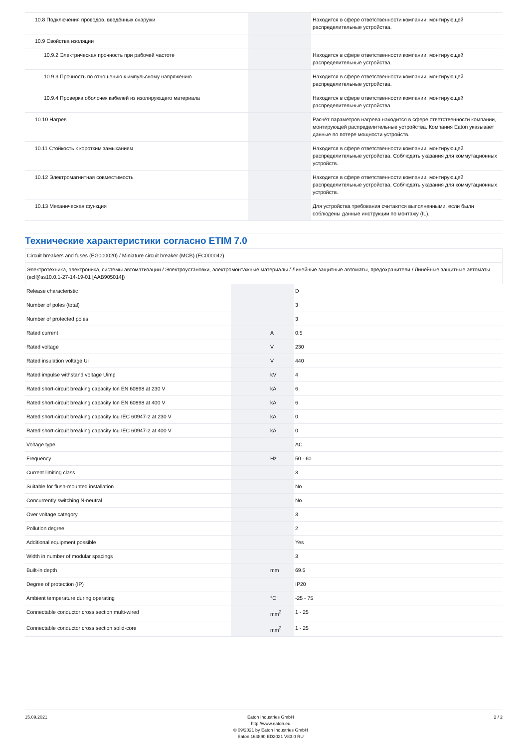| 10.8 Подключения проводов, введённых снаружи | | | Находится в сфере ответственности компании, монтирующей распределительные устройства. |
| 10.9 Свойства изоляции | | | |
| 10.9.2 Электрическая прочность при рабочей частоте | | | Находится в сфере ответственности компании, монтирующей распределительные устройства. |
| 10.9.3 Прочность по отношению к импульсному напряжению | | | Находится в сфере ответственности компании, монтирующей распределительные устройства. |
| 10.9.4 Проверка оболочек кабелей из изолирующего материала | | | Находится в сфере ответственности компании, монтирующей распределительные устройства. |
| 10.10 Нагрев | | | Расчёт параметров нагрева находится в сфере ответственности компании, монтирующей распределительные устройства. Компания Eaton указывает данные по потере мощности устройств. |
| 10.11 Стойкость к коротким замыканиям | | | Находится в сфере ответственности компании, монтирующей распределительные устройства. Соблюдать указания для коммутационных устройств. |
| 10.12 Электромагнитная совместимость | | | Находится в сфере ответственности компании, монтирующей распределительные устройства. Соблюдать указания для коммутационных устройств. |
| 10.13 Механическая функция | | | Для устройства требования считаются выполненными, если были соблюдены данные инструкции по монтажу (IL). |
Технические характеристики согласно ETIM 7.0
| Circuit breakers and fuses (EG000020) / Miniature circuit breaker (MCB) (EC000042) |
| Электротехника, электроника, системы автоматизации / Электроустановки, электромонтажные материалы / Линейные защитные автоматы, предохранители / Линейные защитные автоматы (ecl@ss10.0.1-27-14-19-01 [AAB905014]) |
| Release characteristic | | | D |
| Number of poles (total) | | | 3 |
| Number of protected poles | | | 3 |
| Rated current | | A | 0.5 |
| Rated voltage | | V | 230 |
| Rated insulation voltage Ui | | V | 440 |
| Rated impulse withstand voltage Uimp | | kV | 4 |
| Rated short-circuit breaking capacity Icn EN 60898 at 230 V | | kA | 6 |
| Rated short-circuit breaking capacity Icn EN 60898 at 400 V | | kA | 6 |
| Rated short-circuit breaking capacity Icu IEC 60947-2 at 230 V | | kA | 0 |
| Rated short-circuit breaking capacity Icu IEC 60947-2 at 400 V | | kA | 0 |
| Voltage type | | | AC |
| Frequency | | Hz | 50 - 60 |
| Current limiting class | | | 3 |
| Suitable for flush-mounted installation | | | No |
| Concurrently switching N-neutral | | | No |
| Over voltage category | | | 3 |
| Pollution degree | | | 2 |
| Additional equipment possible | | | Yes |
| Width in number of modular spacings | | | 3 |
| Built-in depth | | mm | 69.5 |
| Degree of protection (IP) | | | IP20 |
| Ambient temperature during operating | | °C | -25 - 75 |
| Connectable conductor cross section multi-wired | | mm<sup>2</sup> | 1 - 25 |
| Connectable conductor cross section solid-core | | mm<sup>2</sup> | 1 - 25 |
15.09.2021 Eaton Industries GmbH
http://www.eaton.eu
© 09/2021 by Eaton Industries GmbH
Eaton 164890 ED2021 V83.0 RU
2 / 2